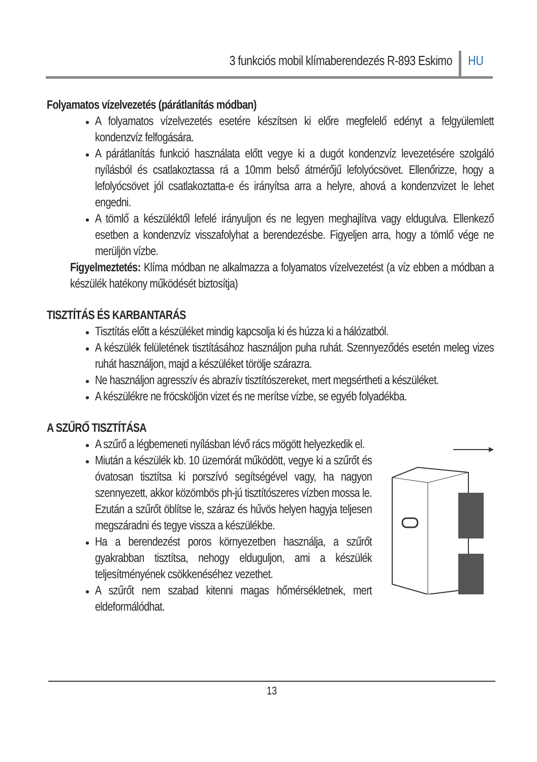3 funkciós mobil klímaberendezés R-893 Eskimo HU
Folyamatos vízelvezetés (párátlanítás módban)
A folyamatos vízelvezetés esetére készítsen ki előre megfelelő edényt a felgyülemlett kondenzvíz felfogására.
A párátlanítás funkció használata előtt vegye ki a dugót kondenzvíz levezetésére szolgáló nyílásból és csatlakoztassa rá a 10mm belső átmérőjű lefolyócsövet. Ellenőrizze, hogy a lefolyócsövet jól csatlakoztatta-e és irányítsa arra a helyre, ahová a kondenzvizet le lehet engedni.
A tömlő a készüléktől lefelé irányuljon és ne legyen meghajlítva vagy eldugulva. Ellenkező esetben a kondenzvíz visszafolyhat a berendezésbe. Figyeljen arra, hogy a tömlő vége ne merüljön vízbe.
Figyelmeztetés: Klíma módban ne alkalmazza a folyamatos vízelvezetést (a víz ebben a módban a készülék hatékony működését biztosítja)
TISZTÍTÁS ÉS KARBANTARÁS
Tisztítás előtt a készüléket mindig kapcsolja ki és húzza ki a hálózatból.
A készülék felületének tisztításához használjon puha ruhát. Szennyeződés esetén meleg vizes ruhát használjon, majd a készüléket törölje szárazra.
Ne használjon agresszív és abrazív tisztítószereket, mert megsértheti a készüléket.
A készülékre ne fröcsköljön vizet és ne merítse vízbe, se egyéb folyadékba.
A SZŰRŐ TISZTÍTÁSA
A szűrő a légbemeneti nyílásban lévő rács mögött helyezkedik el.
Miután a készülék kb. 10 üzemórát működött, vegye ki a szűrőt és óvatosan tisztítsa ki porszívó segítségével vagy, ha nagyon szennyezett, akkor közömbös ph-jú tisztítószeres vízben mossa le. Ezután a szűrőt öblítse le, száraz és hűvös helyen hagyja teljesen megszáradni és tegye vissza a készülékbe.
Ha a berendezést poros környezetben használja, a szűrőt gyakrabban tisztítsa, nehogy elduguljon, ami a készülék teljesítményének csökkenéséhez vezethet.
A szűrőt nem szabad kitenni magas hőmérsékletnek, mert eldeformálódhat.
13